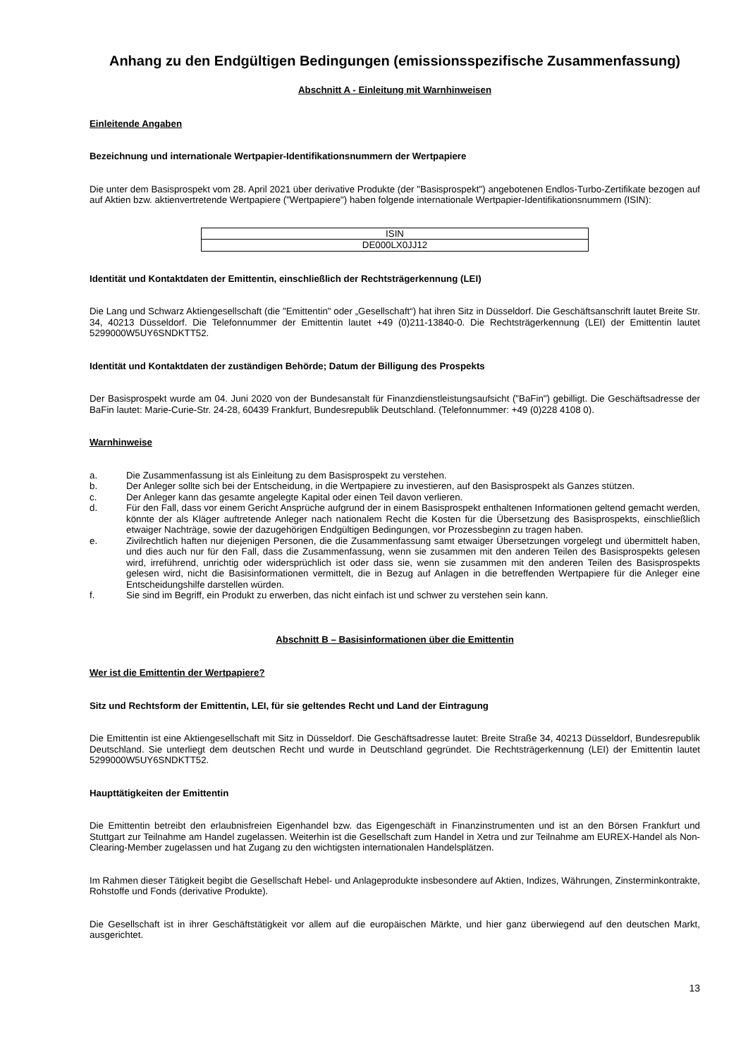Anhang zu den Endgültigen Bedingungen (emissionsspezifische Zusammenfassung)
Abschnitt A - Einleitung mit Warnhinweisen
Einleitende Angaben
Bezeichnung und internationale Wertpapier-Identifikationsnummern der Wertpapiere
Die unter dem Basisprospekt vom 28. April 2021 über derivative Produkte (der "Basisprospekt") angebotenen Endlos-Turbo-Zertifikate bezogen auf auf Aktien bzw. aktienvertretende Wertpapiere ("Wertpapiere") haben folgende internationale Wertpapier-Identifikationsnummern (ISIN):
| ISIN |
| --- |
| DE000LX0JJ12 |
Identität und Kontaktdaten der Emittentin, einschließlich der Rechtsträgerkennung (LEI)
Die Lang und Schwarz Aktiengesellschaft (die "Emittentin" oder „Gesellschaft“) hat ihren Sitz in Düsseldorf. Die Geschäftsanschrift lautet Breite Str. 34, 40213 Düsseldorf. Die Telefonnummer der Emittentin lautet +49 (0)211-13840-0. Die Rechtsträgerkennung (LEI) der Emittentin lautet 5299000W5UY6SNDKTT52.
Identität und Kontaktdaten der zuständigen Behörde; Datum der Billigung des Prospekts
Der Basisprospekt wurde am 04. Juni 2020 von der Bundesanstalt für Finanzdienstleistungsaufsicht ("BaFin") gebilligt. Die Geschäftsadresse der BaFin lautet: Marie-Curie-Str. 24-28, 60439 Frankfurt, Bundesrepublik Deutschland. (Telefonnummer: +49 (0)228 4108 0).
Warnhinweise
a. Die Zusammenfassung ist als Einleitung zu dem Basisprospekt zu verstehen.
b. Der Anleger sollte sich bei der Entscheidung, in die Wertpapiere zu investieren, auf den Basisprospekt als Ganzes stützen.
c. Der Anleger kann das gesamte angelegte Kapital oder einen Teil davon verlieren.
d. Für den Fall, dass vor einem Gericht Ansprüche aufgrund der in einem Basisprospekt enthaltenen Informationen geltend gemacht werden, könnte der als Kläger auftretende Anleger nach nationalem Recht die Kosten für die Übersetzung des Basisprospekts, einschließlich etwaiger Nachträge, sowie der dazugehörigen Endgültigen Bedingungen, vor Prozessbeginn zu tragen haben.
e. Zivilrechtlich haften nur diejenigen Personen, die die Zusammenfassung samt etwaiger Übersetzungen vorgelegt und übermittelt haben, und dies auch nur für den Fall, dass die Zusammenfassung, wenn sie zusammen mit den anderen Teilen des Basisprospekts gelesen wird, irreführend, unrichtig oder widersprüchlich ist oder dass sie, wenn sie zusammen mit den anderen Teilen des Basisprospekts gelesen wird, nicht die Basisinformationen vermittelt, die in Bezug auf Anlagen in die betreffenden Wertpapiere für die Anleger eine Entscheidungshilfe darstellen würden.
f. Sie sind im Begriff, ein Produkt zu erwerben, das nicht einfach ist und schwer zu verstehen sein kann.
Abschnitt B – Basisinformationen über die Emittentin
Wer ist die Emittentin der Wertpapiere?
Sitz und Rechtsform der Emittentin, LEI, für sie geltendes Recht und Land der Eintragung
Die Emittentin ist eine Aktiengesellschaft mit Sitz in Düsseldorf. Die Geschäftsadresse lautet: Breite Straße 34, 40213 Düsseldorf, Bundesrepublik Deutschland. Sie unterliegt dem deutschen Recht und wurde in Deutschland gegründet. Die Rechtsträgerkennung (LEI) der Emittentin lautet 5299000W5UY6SNDKTT52.
Haupttätigkeiten der Emittentin
Die Emittentin betreibt den erlaubnisfreien Eigenhandel bzw. das Eigengeschäft in Finanzinstrumenten und ist an den Börsen Frankfurt und Stuttgart zur Teilnahme am Handel zugelassen. Weiterhin ist die Gesellschaft zum Handel in Xetra und zur Teilnahme am EUREX-Handel als Non-Clearing-Member zugelassen und hat Zugang zu den wichtigsten internationalen Handelsplätzen.
Im Rahmen dieser Tätigkeit begibt die Gesellschaft Hebel- und Anlageprodukte insbesondere auf Aktien, Indizes, Währungen, Zinsterminkontrakte, Rohstoffe und Fonds (derivative Produkte).
Die Gesellschaft ist in ihrer Geschäftstätigkeit vor allem auf die europäischen Märkte, und hier ganz überwiegend auf den deutschen Markt, ausgerichtet.
13